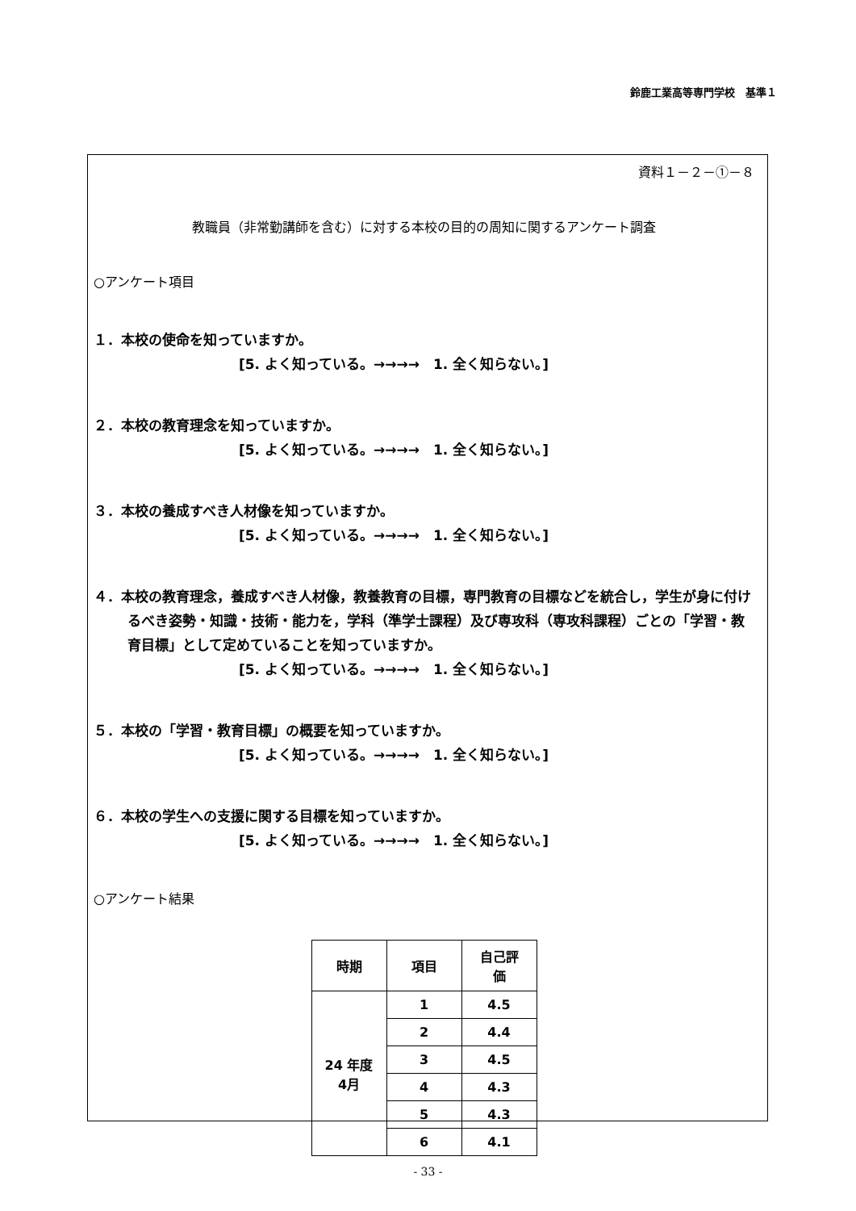鈴鹿工業高等専門学校　基準１
資料１－２－①－８
教職員（非常勤講師を含む）に対する本校の目的の周知に関するアンケート調査
○アンケート項目
１．本校の使命を知っていますか。
[5. よく知っている。→→→→　1. 全く知らない。]
２．本校の教育理念を知っていますか。
[5. よく知っている。→→→→　1. 全く知らない。]
３．本校の養成すべき人材像を知っていますか。
[5. よく知っている。→→→→　1. 全く知らない。]
４．本校の教育理念，養成すべき人材像，教養教育の目標，専門教育の目標などを統合し，学生が身に付けるべき姿勢・知識・技術・能力を，学科（準学士課程）及び専攻科（専攻科課程）ごとの「学習・教育目標」として定めていることを知っていますか。
[5. よく知っている。→→→→　1. 全く知らない。]
５．本校の「学習・教育目標」の概要を知っていますか。
[5. よく知っている。→→→→　1. 全く知らない。]
６．本校の学生への支援に関する目標を知っていますか。
[5. よく知っている。→→→→　1. 全く知らない。]
○アンケート結果
| 時期 | 項目 | 自己評 価 |
| --- | --- | --- |
| 24 年度 4月 | 1 | 4.5 |
| | 2 | 4.4 |
| | 3 | 4.5 |
| | 4 | 4.3 |
| | 5 | 4.3 |
| | 6 | 4.1 |
- 33 -